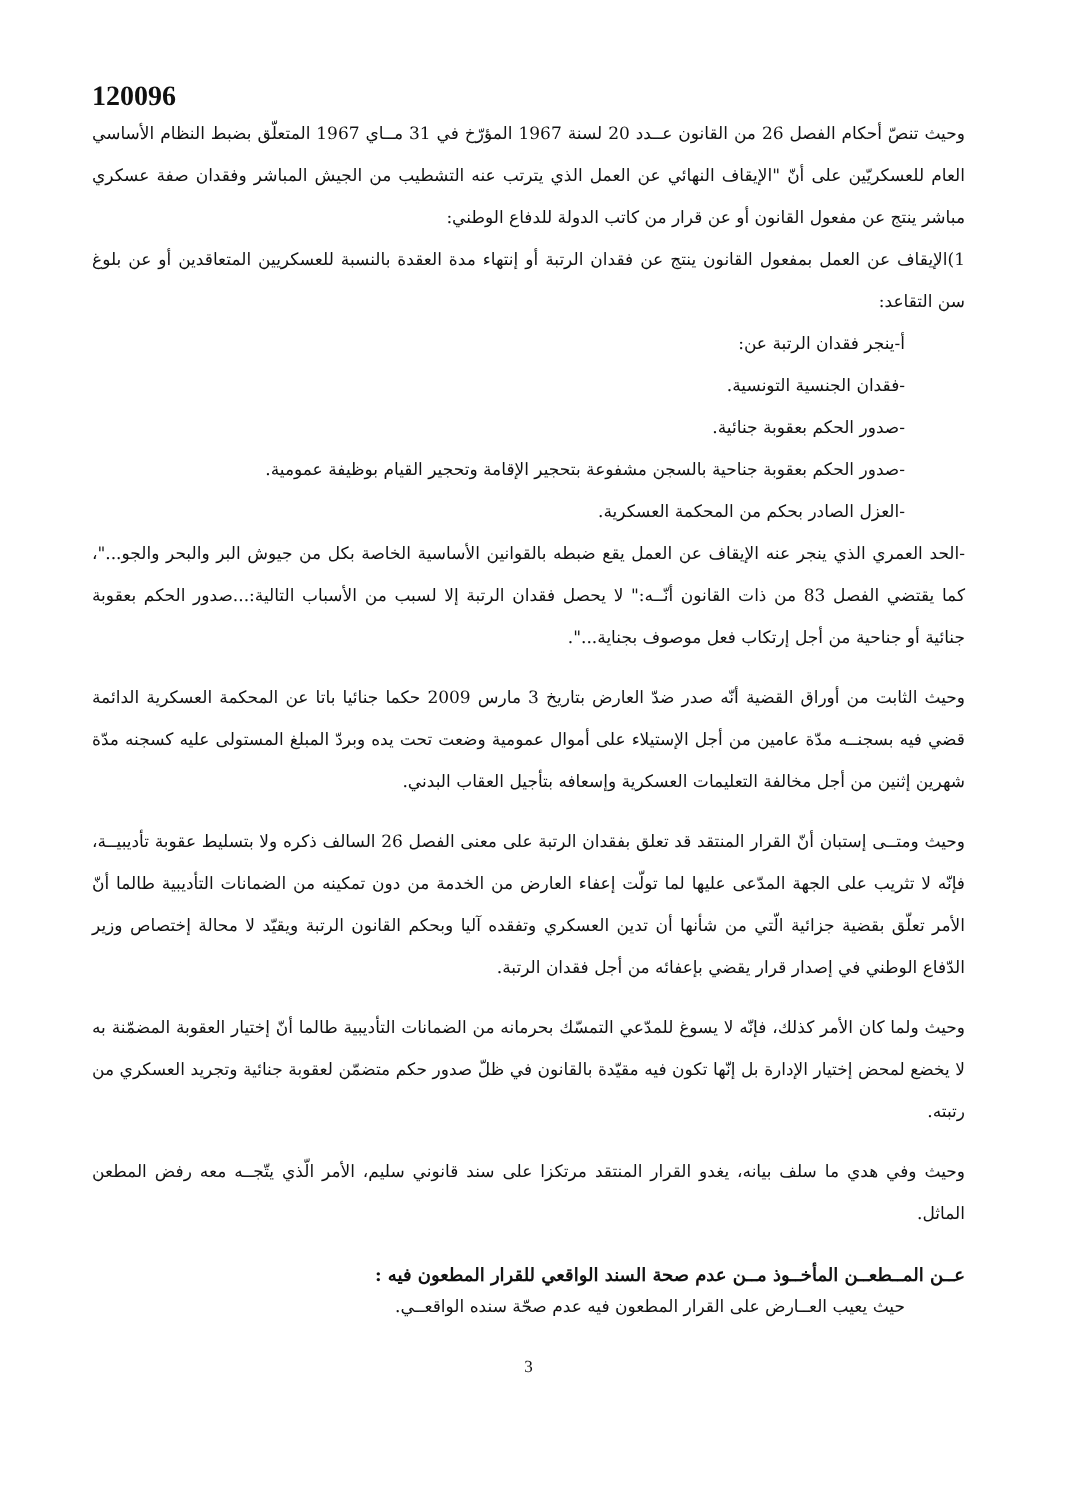120096
وحيث تنصّ أحكام الفصل 26 من القانون عــدد 20 لسنة 1967 المؤرّخ في 31 مــاي 1967 المتعلّق بضبط النظام الأساسي العام للعسكريّين على أنّ "الإيقاف النهائي عن العمل الذي يترتب عنه التشطيب من الجيش المباشر وفقدان صفة عسكري مباشر ينتج عن مفعول القانون أو عن قرار من كاتب الدولة للدفاع الوطني:
1)الإيقاف عن العمل بمفعول القانون ينتج عن فقدان الرتبة أو إنتهاء مدة العقدة بالنسبة للعسكريين المتعاقدين أو عن بلوغ سن التقاعد:
أ-ينجر فقدان الرتبة عن:
-فقدان الجنسية التونسية.
-صدور الحكم بعقوبة جنائية.
-صدور الحكم بعقوبة جناحية بالسجن مشفوعة بتحجير الإقامة وتحجير القيام بوظيفة عمومية.
-العزل الصادر بحكم من المحكمة العسكرية.
-الحد العمري الذي ينجر عنه الإيقاف عن العمل يقع ضبطه بالقوانين الأساسية الخاصة بكل من جيوش البر والبحر والجو..."، كما يقتضي الفصل 83 من ذات القانون أنّــه:" لا يحصل فقدان الرتبة إلا لسبب من الأسباب التالية:...صدور الحكم بعقوبة جنائية أو جناحية من أجل إرتكاب فعل موصوف بجناية...".
وحيث الثابت من أوراق القضية أنّه صدر ضدّ العارض بتاريخ 3 مارس 2009 حكما جنائيا باتا عن المحكمة العسكرية الدائمة قضي فيه بسجنــه مدّة عامين من أجل الإستيلاء على أموال عمومية وضعت تحت يده وبردّ المبلغ المستولى عليه كسجنه مدّة شهرين إثنين من أجل مخالفة التعليمات العسكرية وإسعافه بتأجيل العقاب البدني.
وحيث ومتــى إستبان أنّ القرار المنتقد قد تعلق بفقدان الرتبة على معنى الفصل 26 السالف ذكره ولا بتسليط عقوبة تأديبيــة، فإنّه لا تثريب على الجهة المدّعى عليها لما تولّت إعفاء العارض من الخدمة من دون تمكينه من الضمانات التأديبية طالما أنّ الأمر تعلّق بقضية جزائية الّتي من شأنها أن تدين العسكري وتفقده آليا وبحكم القانون الرتبة ويقيّد لا محالة إختصاص وزير الدّفاع الوطني في إصدار قرار يقضي بإعفائه من أجل فقدان الرتبة.
وحيث ولما كان الأمر كذلك، فإنّه لا يسوغ للمدّعي التمسّك بحرمانه من الضمانات التأديبية طالما أنّ إختيار العقوبة المضمّنة به لا يخضع لمحض إختيار الإدارة بل إنّها تكون فيه مقيّدة بالقانون في ظلّ صدور حكم متضمّن لعقوبة جنائية وتجريد العسكري من رتبته.
وحيث وفي هدي ما سلف بيانه، يغدو القرار المنتقد مرتكزا على سند قانوني سليم، الأمر الّذي يتّجــه معه رفض المطعن الماثل.
عــن المــطعــن المأخــوذ مــن عدم صحة السند الواقعي للقرار المطعون فيه :
حيث يعيب العــارض على القرار المطعون فيه عدم صحّة سنده الواقعــي.
3